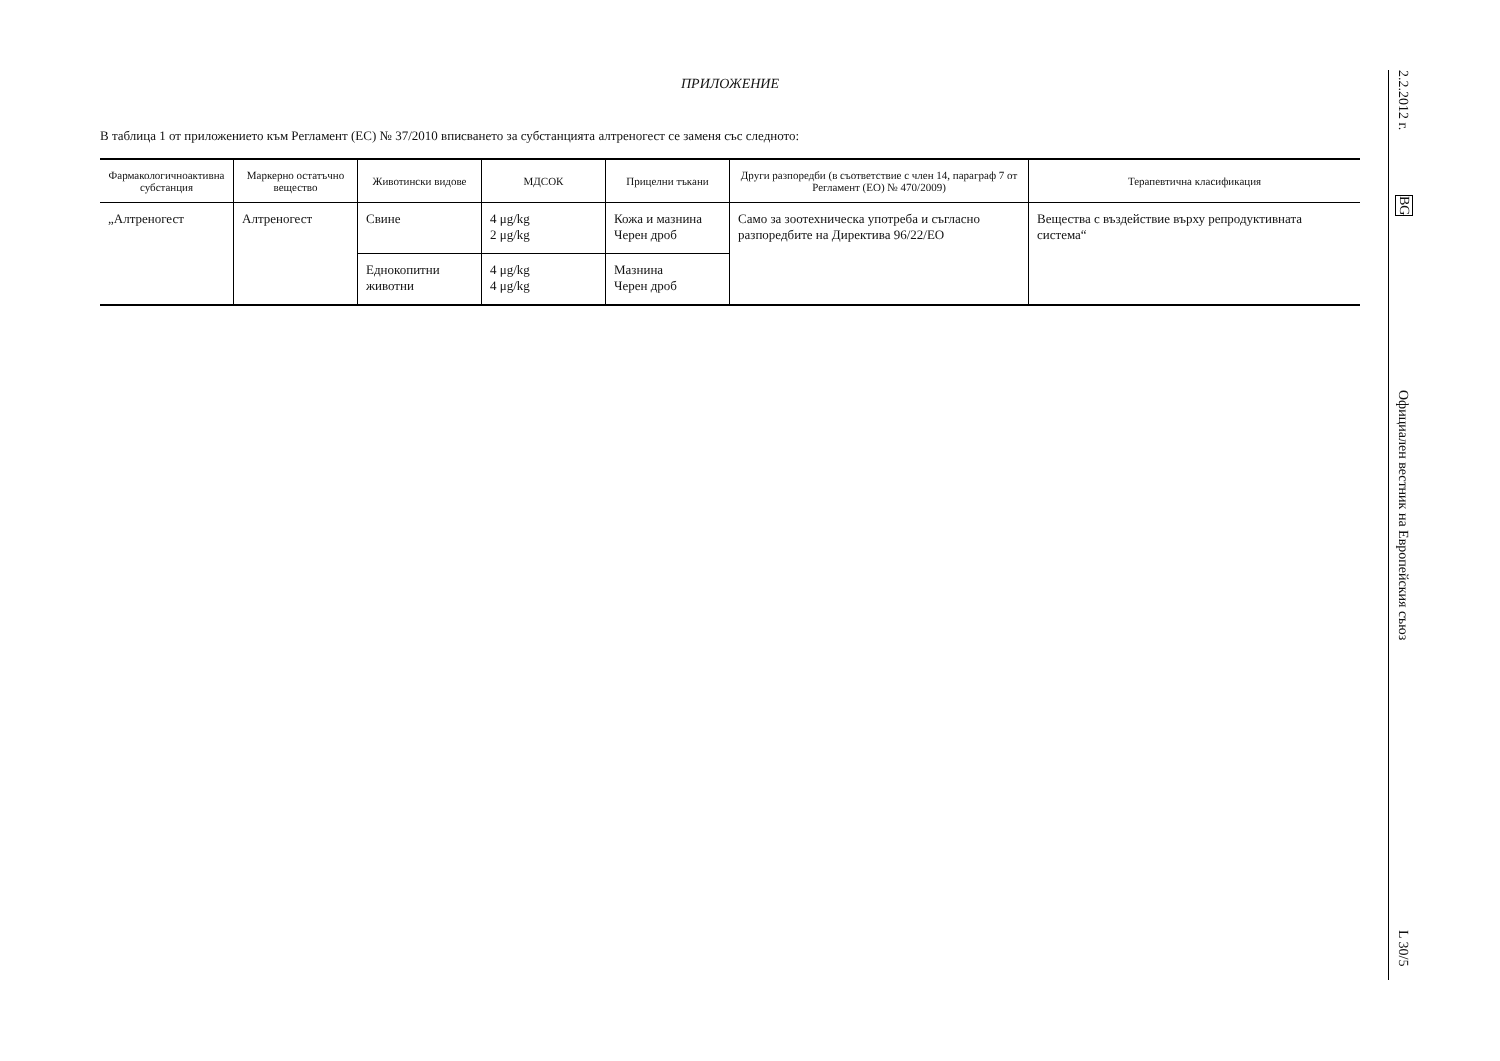ПРИЛОЖЕНИЕ
В таблица 1 от приложението към Регламент (ЕС) № 37/2010 вписването за субстанцията алтреногест се заменя със следното:
| Фармакологичноактивна субстанция | Маркерно остатъчно вещество | Животински видове | МДСОК | Прицелни тъкани | Други разпоредби (в съответствие с член 14, параграф 7 от Регламент (ЕО) № 470/2009) | Терапевтична класификация |
| --- | --- | --- | --- | --- | --- | --- |
| „Алтреногест | Алтреногест | Свине | 4 μg/kg 2 μg/kg | Кожа и мазнина Черен дроб | Само за зоотехническа употреба и съгласно разпоредбите на Директива 96/22/ЕО | Вещества с въздействие върху репродуктивната система“ |
| | | Еднокопитни животни | 4 μg/kg 4 μg/kg | Мазнина Черен дроб | | |
2.2.2012 г.
BG
Официален вестник на Европейския съюз
L 30/5